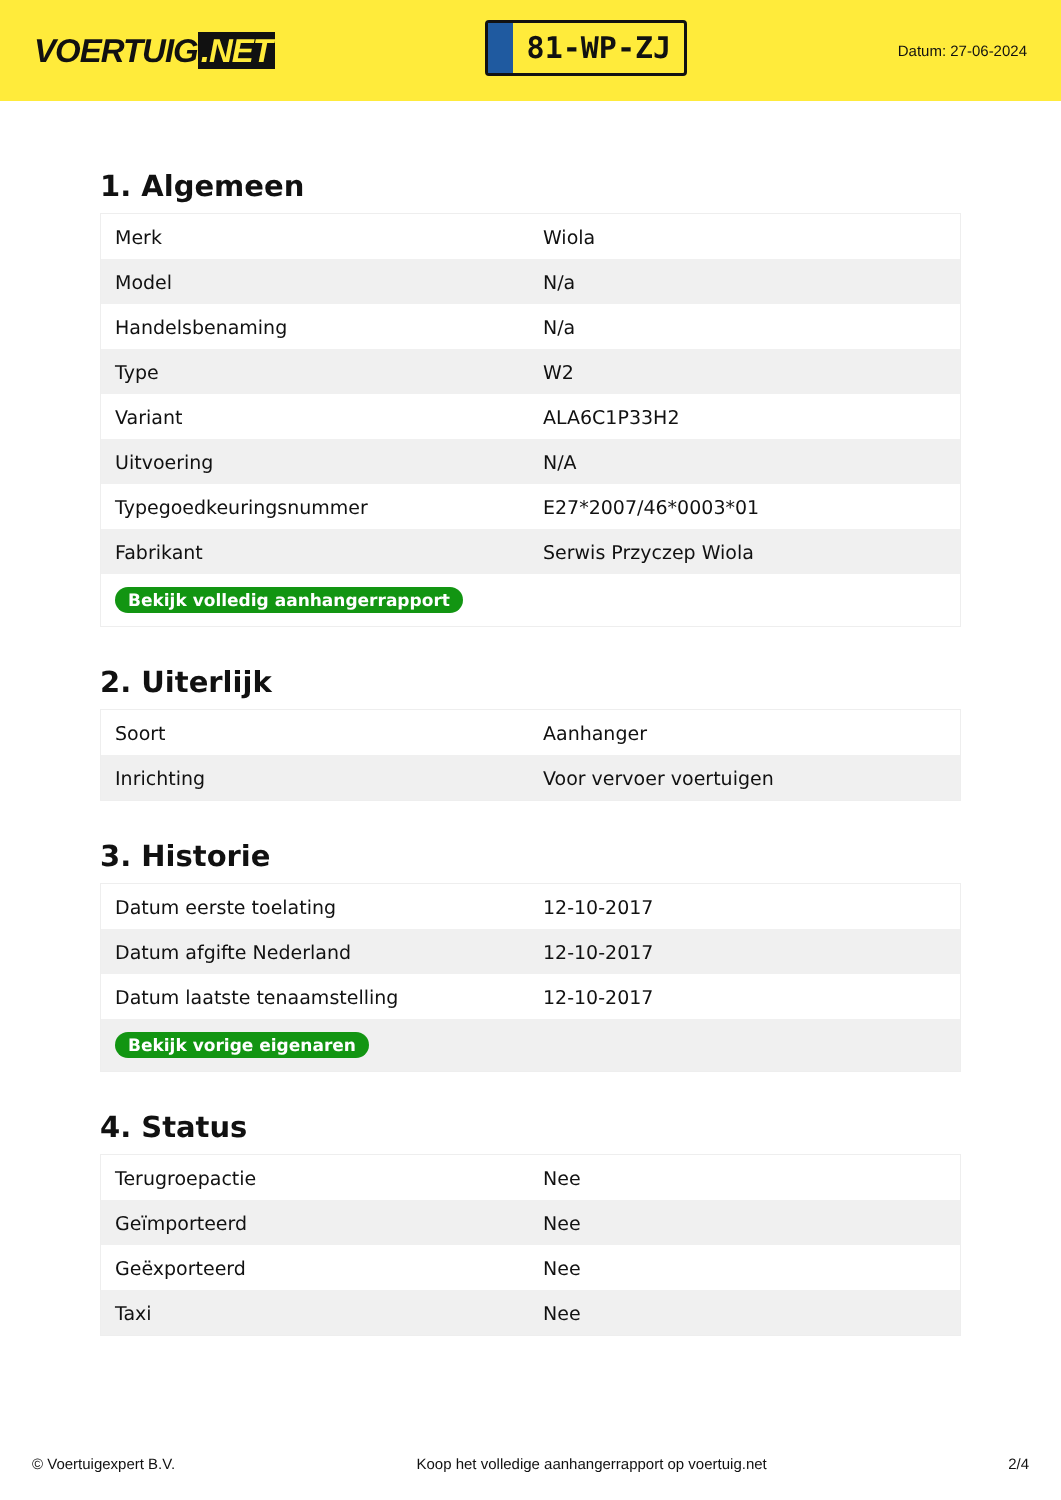VOERTUIG.NET
81-WP-ZJ
Datum: 27-06-2024
1. Algemeen
| Merk | Wiola |
| Model | N/a |
| Handelsbenaming | N/a |
| Type | W2 |
| Variant | ALA6C1P33H2 |
| Uitvoering | N/A |
| Typegoedkeuringsnummer | E27*2007/46*0003*01 |
| Fabrikant | Serwis Przyczep Wiola |
| Bekijk volledig aanhangerrapport | |
2. Uiterlijk
| Soort | Aanhanger |
| Inrichting | Voor vervoer voertuigen |
3. Historie
| Datum eerste toelating | 12-10-2017 |
| Datum afgifte Nederland | 12-10-2017 |
| Datum laatste tenaamstelling | 12-10-2017 |
| Bekijk vorige eigenaren | |
4. Status
| Terugroepactie | Nee |
| Geïmporteerd | Nee |
| Geëxporteerd | Nee |
| Taxi | Nee |
© Voertuigexpert B.V. Koop het volledige aanhangerrapport op voertuig.net 2/4